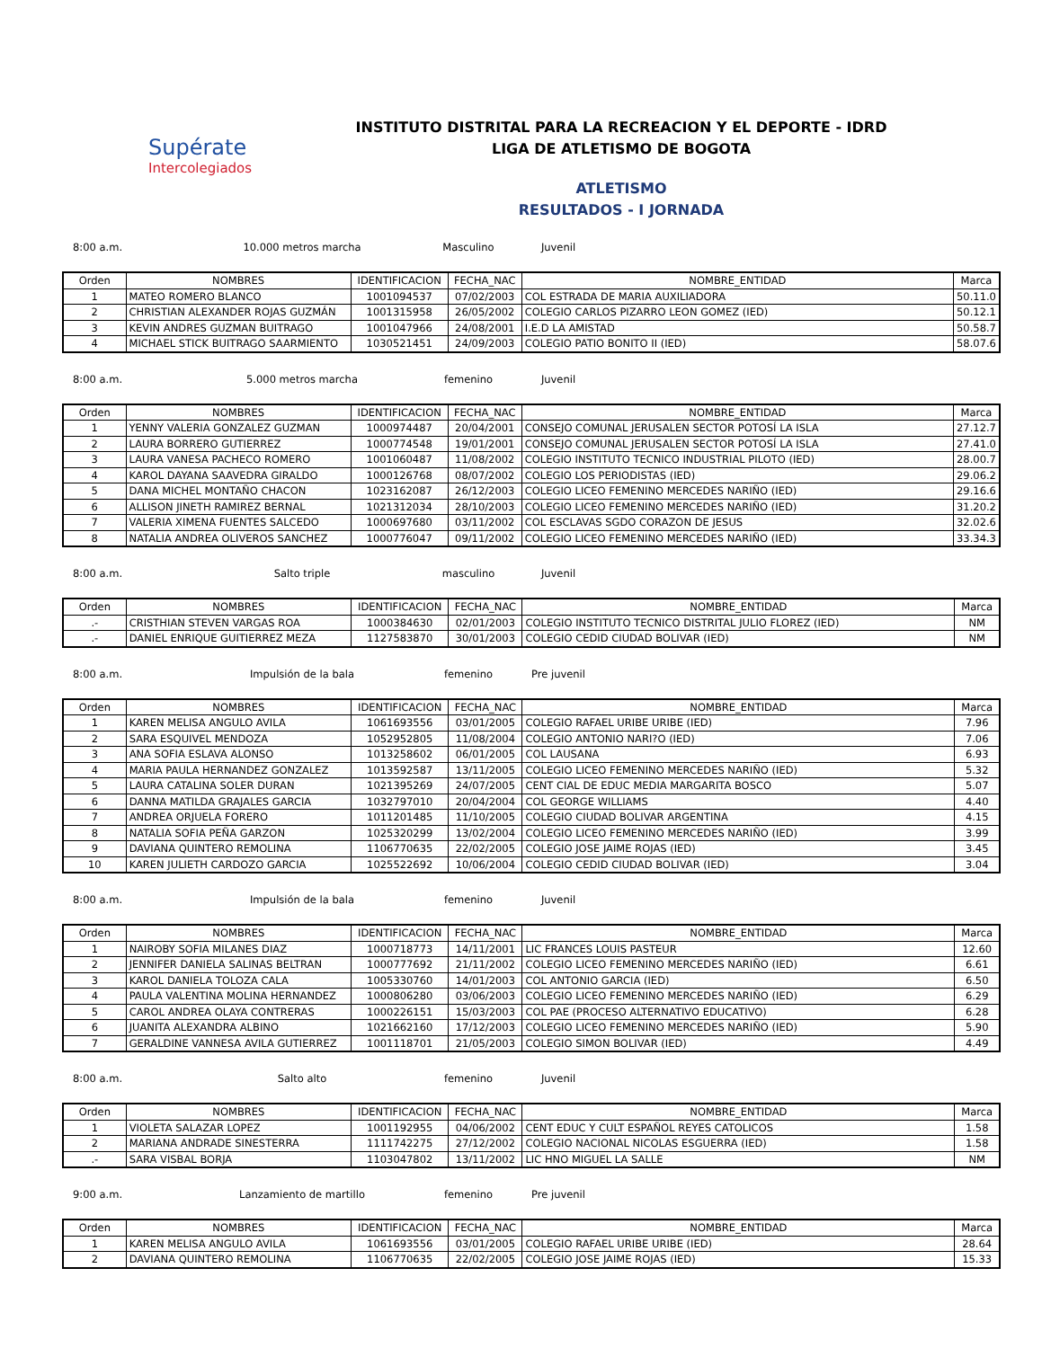Supérate
Intercolegiados
INSTITUTO DISTRITAL PARA LA RECREACION Y EL DEPORTE - IDRD
LIGA DE ATLETISMO DE BOGOTA
ATLETISMO
RESULTADOS - I JORNADA
8:00 a.m. 10.000 metros marcha Masculino Juvenil
| Orden | NOMBRES | IDENTIFICACION | FECHA_NAC | NOMBRE_ENTIDAD | Marca |
| --- | --- | --- | --- | --- | --- |
| 1 | MATEO ROMERO BLANCO | 1001094537 | 07/02/2003 | COL ESTRADA DE MARIA AUXILIADORA | 50.11.0 |
| 2 | CHRISTIAN ALEXANDER ROJAS GUZMÁN | 1001315958 | 26/05/2002 | COLEGIO CARLOS PIZARRO LEON GOMEZ (IED) | 50.12.1 |
| 3 | KEVIN ANDRES GUZMAN BUITRAGO | 1001047966 | 24/08/2001 | I.E.D LA AMISTAD | 50.58.7 |
| 4 | MICHAEL STICK BUITRAGO SAARMIENTO | 1030521451 | 24/09/2003 | COLEGIO PATIO BONITO II (IED) | 58.07.6 |
8:00 a.m. 5.000 metros marcha femenino Juvenil
| Orden | NOMBRES | IDENTIFICACION | FECHA_NAC | NOMBRE_ENTIDAD | Marca |
| --- | --- | --- | --- | --- | --- |
| 1 | YENNY VALERIA GONZALEZ GUZMAN | 1000974487 | 20/04/2001 | CONSEJO COMUNAL JERUSALEN SECTOR POTOSÍ LA ISLA | 27.12.7 |
| 2 | LAURA BORRERO GUTIERREZ | 1000774548 | 19/01/2001 | CONSEJO COMUNAL JERUSALEN SECTOR POTOSÍ LA ISLA | 27.41.0 |
| 3 | LAURA VANESA PACHECO ROMERO | 1001060487 | 11/08/2002 | COLEGIO INSTITUTO TECNICO INDUSTRIAL PILOTO (IED) | 28.00.7 |
| 4 | KAROL DAYANA SAAVEDRA GIRALDO | 1000126768 | 08/07/2002 | COLEGIO LOS PERIODISTAS (IED) | 29.06.2 |
| 5 | DANA MICHEL MONTAÑO CHACON | 1023162087 | 26/12/2003 | COLEGIO LICEO FEMENINO MERCEDES NARIÑO (IED) | 29.16.6 |
| 6 | ALLISON JINETH RAMIREZ BERNAL | 1021312034 | 28/10/2003 | COLEGIO LICEO FEMENINO MERCEDES NARIÑO (IED) | 31.20.2 |
| 7 | VALERIA XIMENA FUENTES SALCEDO | 1000697680 | 03/11/2002 | COL ESCLAVAS SGDO CORAZON DE JESUS | 32.02.6 |
| 8 | NATALIA ANDREA OLIVEROS SANCHEZ | 1000776047 | 09/11/2002 | COLEGIO LICEO FEMENINO MERCEDES NARIÑO (IED) | 33.34.3 |
8:00 a.m. Salto triple masculino Juvenil
| Orden | NOMBRES | IDENTIFICACION | FECHA_NAC | NOMBRE_ENTIDAD | Marca |
| --- | --- | --- | --- | --- | --- |
| .- | CRISTHIAN STEVEN VARGAS ROA | 1000384630 | 02/01/2003 | COLEGIO INSTITUTO TECNICO DISTRITAL JULIO FLOREZ (IED) | NM |
| .- | DANIEL ENRIQUE GUITIERREZ MEZA | 1127583870 | 30/01/2003 | COLEGIO CEDID CIUDAD BOLIVAR (IED) | NM |
8:00 a.m. Impulsión de la bala femenino Pre juvenil
| Orden | NOMBRES | IDENTIFICACION | FECHA_NAC | NOMBRE_ENTIDAD | Marca |
| --- | --- | --- | --- | --- | --- |
| 1 | KAREN MELISA ANGULO AVILA | 1061693556 | 03/01/2005 | COLEGIO RAFAEL URIBE URIBE (IED) | 7.96 |
| 2 | SARA ESQUIVEL MENDOZA | 1052952805 | 11/08/2004 | COLEGIO ANTONIO NARI?O (IED) | 7.06 |
| 3 | ANA SOFIA ESLAVA ALONSO | 1013258602 | 06/01/2005 | COL LAUSANA | 6.93 |
| 4 | MARIA PAULA HERNANDEZ GONZALEZ | 1013592587 | 13/11/2005 | COLEGIO LICEO FEMENINO MERCEDES NARIÑO (IED) | 5.32 |
| 5 | LAURA CATALINA SOLER DURAN | 1021395269 | 24/07/2005 | CENT CIAL DE EDUC MEDIA MARGARITA BOSCO | 5.07 |
| 6 | DANNA MATILDA GRAJALES GARCIA | 1032797010 | 20/04/2004 | COL GEORGE WILLIAMS | 4.40 |
| 7 | ANDREA ORJUELA FORERO | 1011201485 | 11/10/2005 | COLEGIO CIUDAD BOLIVAR ARGENTINA | 4.15 |
| 8 | NATALIA SOFIA PEÑA GARZON | 1025320299 | 13/02/2004 | COLEGIO LICEO FEMENINO MERCEDES NARIÑO (IED) | 3.99 |
| 9 | DAVIANA QUINTERO REMOLINA | 1106770635 | 22/02/2005 | COLEGIO JOSE JAIME ROJAS (IED) | 3.45 |
| 10 | KAREN JULIETH CARDOZO GARCIA | 1025522692 | 10/06/2004 | COLEGIO CEDID CIUDAD BOLIVAR (IED) | 3.04 |
8:00 a.m. Impulsión de la bala femenino Juvenil
| Orden | NOMBRES | IDENTIFICACION | FECHA_NAC | NOMBRE_ENTIDAD | Marca |
| --- | --- | --- | --- | --- | --- |
| 1 | NAIROBY SOFIA MILANES DIAZ | 1000718773 | 14/11/2001 | LIC FRANCES LOUIS PASTEUR | 12.60 |
| 2 | JENNIFER DANIELA SALINAS BELTRAN | 1000777692 | 21/11/2002 | COLEGIO LICEO FEMENINO MERCEDES NARIÑO (IED) | 6.61 |
| 3 | KAROL DANIELA TOLOZA CALA | 1005330760 | 14/01/2003 | COL ANTONIO GARCIA (IED) | 6.50 |
| 4 | PAULA VALENTINA MOLINA HERNANDEZ | 1000806280 | 03/06/2003 | COLEGIO LICEO FEMENINO MERCEDES NARIÑO (IED) | 6.29 |
| 5 | CAROL ANDREA OLAYA CONTRERAS | 1000226151 | 15/03/2003 | COL PAE (PROCESO ALTERNATIVO EDUCATIVO) | 6.28 |
| 6 | JUANITA ALEXANDRA ALBINO | 1021662160 | 17/12/2003 | COLEGIO LICEO FEMENINO MERCEDES NARIÑO (IED) | 5.90 |
| 7 | GERALDINE VANNESA AVILA GUTIERREZ | 1001118701 | 21/05/2003 | COLEGIO SIMON BOLIVAR (IED) | 4.49 |
8:00 a.m. Salto alto femenino Juvenil
| Orden | NOMBRES | IDENTIFICACION | FECHA_NAC | NOMBRE_ENTIDAD | Marca |
| --- | --- | --- | --- | --- | --- |
| 1 | VIOLETA SALAZAR LOPEZ | 1001192955 | 04/06/2002 | CENT EDUC Y CULT ESPAÑOL REYES CATOLICOS | 1.58 |
| 2 | MARIANA ANDRADE SINESTERRA | 1111742275 | 27/12/2002 | COLEGIO NACIONAL NICOLAS ESGUERRA (IED) | 1.58 |
| .- | SARA VISBAL BORJA | 1103047802 | 13/11/2002 | LIC HNO MIGUEL LA SALLE | NM |
9:00 a.m. Lanzamiento de martillo femenino Pre juvenil
| Orden | NOMBRES | IDENTIFICACION | FECHA_NAC | NOMBRE_ENTIDAD | Marca |
| --- | --- | --- | --- | --- | --- |
| 1 | KAREN MELISA ANGULO AVILA | 1061693556 | 03/01/2005 | COLEGIO RAFAEL URIBE URIBE (IED) | 28.64 |
| 2 | DAVIANA QUINTERO REMOLINA | 1106770635 | 22/02/2005 | COLEGIO JOSE JAIME ROJAS (IED) | 15.33 |